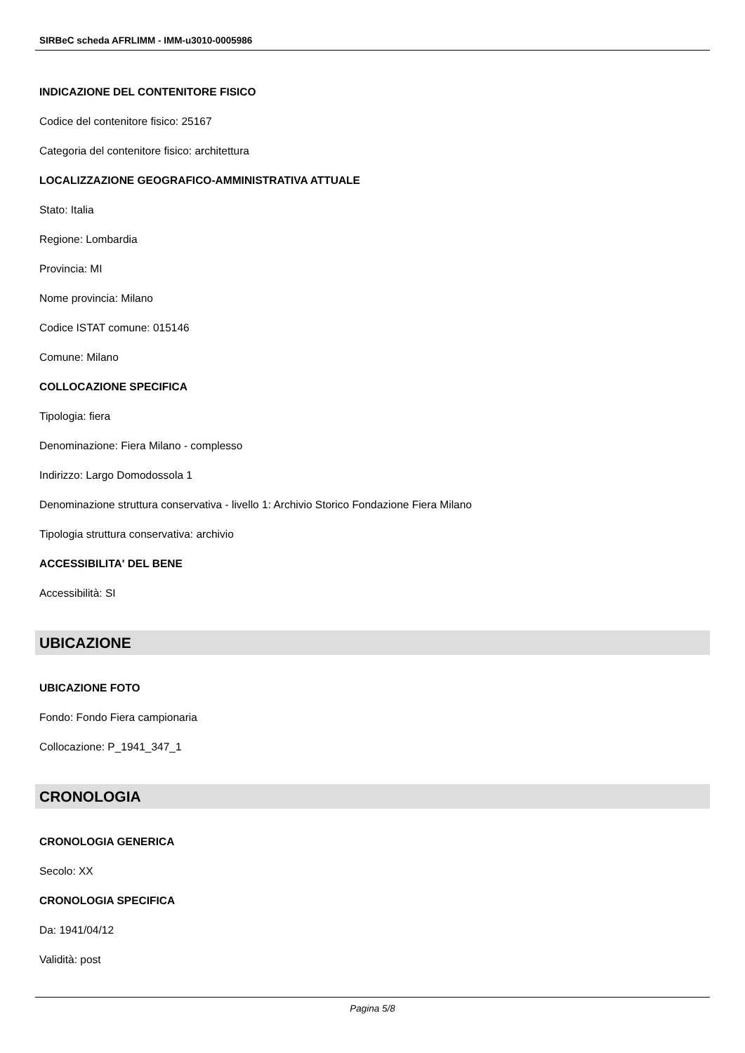SIRBeC scheda AFRLIMM - IMM-u3010-0005986
INDICAZIONE DEL CONTENITORE FISICO
Codice del contenitore fisico: 25167
Categoria del contenitore fisico: architettura
LOCALIZZAZIONE GEOGRAFICO-AMMINISTRATIVA ATTUALE
Stato: Italia
Regione: Lombardia
Provincia: MI
Nome provincia: Milano
Codice ISTAT comune: 015146
Comune: Milano
COLLOCAZIONE SPECIFICA
Tipologia: fiera
Denominazione: Fiera Milano - complesso
Indirizzo: Largo Domodossola 1
Denominazione struttura conservativa - livello 1: Archivio Storico Fondazione Fiera Milano
Tipologia struttura conservativa: archivio
ACCESSIBILITA' DEL BENE
Accessibilità: SI
UBICAZIONE
UBICAZIONE FOTO
Fondo: Fondo Fiera campionaria
Collocazione: P_1941_347_1
CRONOLOGIA
CRONOLOGIA GENERICA
Secolo: XX
CRONOLOGIA SPECIFICA
Da: 1941/04/12
Validità: post
Pagina 5/8